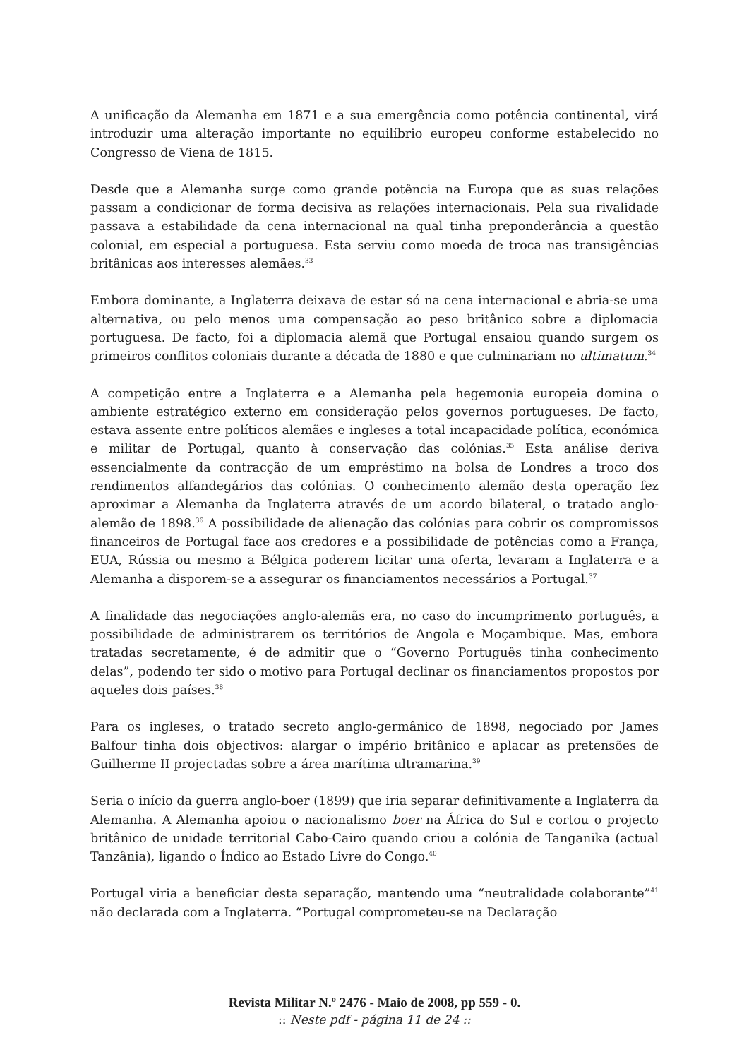A unificação da Alemanha em 1871 e a sua emergência como potência continental, virá introduzir uma alteração importante no equilíbrio europeu conforme estabelecido no Congresso de Viena de 1815.
Desde que a Alemanha surge como grande potência na Europa que as suas relações passam a condicionar de forma decisiva as relações internacionais. Pela sua rivalidade passava a estabilidade da cena internacional na qual tinha preponderância a questão colonial, em especial a portuguesa. Esta serviu como moeda de troca nas transigências britânicas aos interesses alemães.<sup>33</sup>
Embora dominante, a Inglaterra deixava de estar só na cena internacional e abria-se uma alternativa, ou pelo menos uma compensação ao peso britânico sobre a diplomacia portuguesa. De facto, foi a diplomacia alemã que Portugal ensaiou quando surgem os primeiros conflitos coloniais durante a década de 1880 e que culminariam no ultimatum.<sup>34</sup>
A competição entre a Inglaterra e a Alemanha pela hegemonia europeia domina o ambiente estratégico externo em consideração pelos governos portugueses. De facto, estava assente entre políticos alemães e ingleses a total incapacidade política, económica e militar de Portugal, quanto à conservação das colónias.<sup>35</sup> Esta análise deriva essencialmente da contracção de um empréstimo na bolsa de Londres a troco dos rendimentos alfandegários das colónias. O conhecimento alemão desta operação fez aproximar a Alemanha da Inglaterra através de um acordo bilateral, o tratado anglo-alemão de 1898.<sup>36</sup> A possibilidade de alienação das colónias para cobrir os compromissos financeiros de Portugal face aos credores e a possibilidade de potências como a França, EUA, Rússia ou mesmo a Bélgica poderem licitar uma oferta, levaram a Inglaterra e a Alemanha a disporem-se a assegurar os financiamentos necessários a Portugal.<sup>37</sup>
A finalidade das negociações anglo-alemãs era, no caso do incumprimento português, a possibilidade de administrarem os territórios de Angola e Moçambique. Mas, embora tratadas secretamente, é de admitir que o “Governo Português tinha conhecimento delas”, podendo ter sido o motivo para Portugal declinar os financiamentos propostos por aqueles dois países.<sup>38</sup>
Para os ingleses, o tratado secreto anglo-germânico de 1898, negociado por James Balfour tinha dois objectivos: alargar o império britânico e aplacar as pretensões de Guilherme II projectadas sobre a área marítima ultramarina.<sup>39</sup>
Seria o início da guerra anglo-boer (1899) que iria separar definitivamente a Inglaterra da Alemanha. A Alemanha apoiou o nacionalismo boer na África do Sul e cortou o projecto britânico de unidade territorial Cabo-Cairo quando criou a colónia de Tanganika (actual Tanzânia), ligando o Índico ao Estado Livre do Congo.<sup>40</sup>
Portugal viria a beneficiar desta separação, mantendo uma “neutralidade colaborante”<sup>41</sup> não declarada com a Inglaterra. “Portugal comprometeu-se na Declaração
Revista Militar N.º 2476 - Maio de 2008, pp 559 - 0.
:: Neste pdf - página 11 de 24 ::